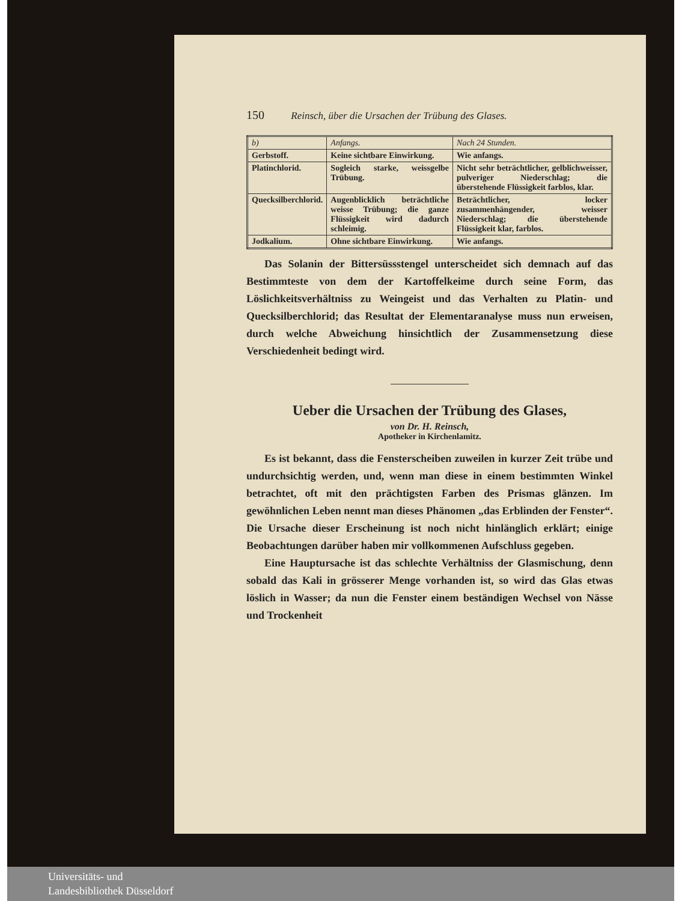150 Reinsch, über die Ursachen der Trübung des Glases.
| b) | Anfangs. | Nach 24 Stunden. |
| --- | --- | --- |
| Gerbstoff. | Keine sichtbare Einwirkung. | Wie anfangs. |
| Platinchlorid. | Sogleich starke, weissgelbe Trübung. | Nicht sehr beträchtlicher, gelblichweisser, pulveriger Niederschlag; die überstehende Flüssigkeit farblos, klar. |
| Quecksilberchlorid. | Augenblicklich beträchtliche weisse Trübung; die ganze Flüssigkeit wird dadurch schleimig. | Beträchtlicher, locker zusammenhängender, weisser Niederschlag; die überstehende Flüssigkeit klar, farblos. |
| Jodkalium. | Ohne sichtbare Einwirkung. | Wie anfangs. |
Das Solanin der Bittersüssstengel unterscheidet sich demnach auf das Bestimmteste von dem der Kartoffelkeime durch seine Form, das Löslichkeitsverhältniss zu Weingeist und das Verhalten zu Platin- und Quecksilberchlorid; das Resultat der Elementaranalyse muss nun erweisen, durch welche Abweichung hinsichtlich der Zusammensetzung diese Verschiedenheit bedingt wird.
Ueber die Ursachen der Trübung des Glases,
von Dr. H. Reinsch,
Apotheker in Kirchenlamitz.
Es ist bekannt, dass die Fensterscheiben zuweilen in kurzer Zeit trübe und undurchsichtig werden, und, wenn man diese in einem bestimmten Winkel betrachtet, oft mit den prächtigsten Farben des Prismas glänzen. Im gewöhnlichen Leben nennt man dieses Phänomen „das Erblinden der Fenster“. Die Ursache dieser Erscheinung ist noch nicht hinlänglich erklärt; einige Beobachtungen darüber haben mir vollkommenen Aufschluss gegeben.
Eine Hauptursache ist das schlechte Verhältniss der Glasmischung, denn sobald das Kali in grösserer Menge vorhanden ist, so wird das Glas etwas löslich in Wasser; da nun die Fenster einem beständigen Wechsel von Nässe und Trockenheit
Universitäts- und
Landesbibliothek Düsseldorf